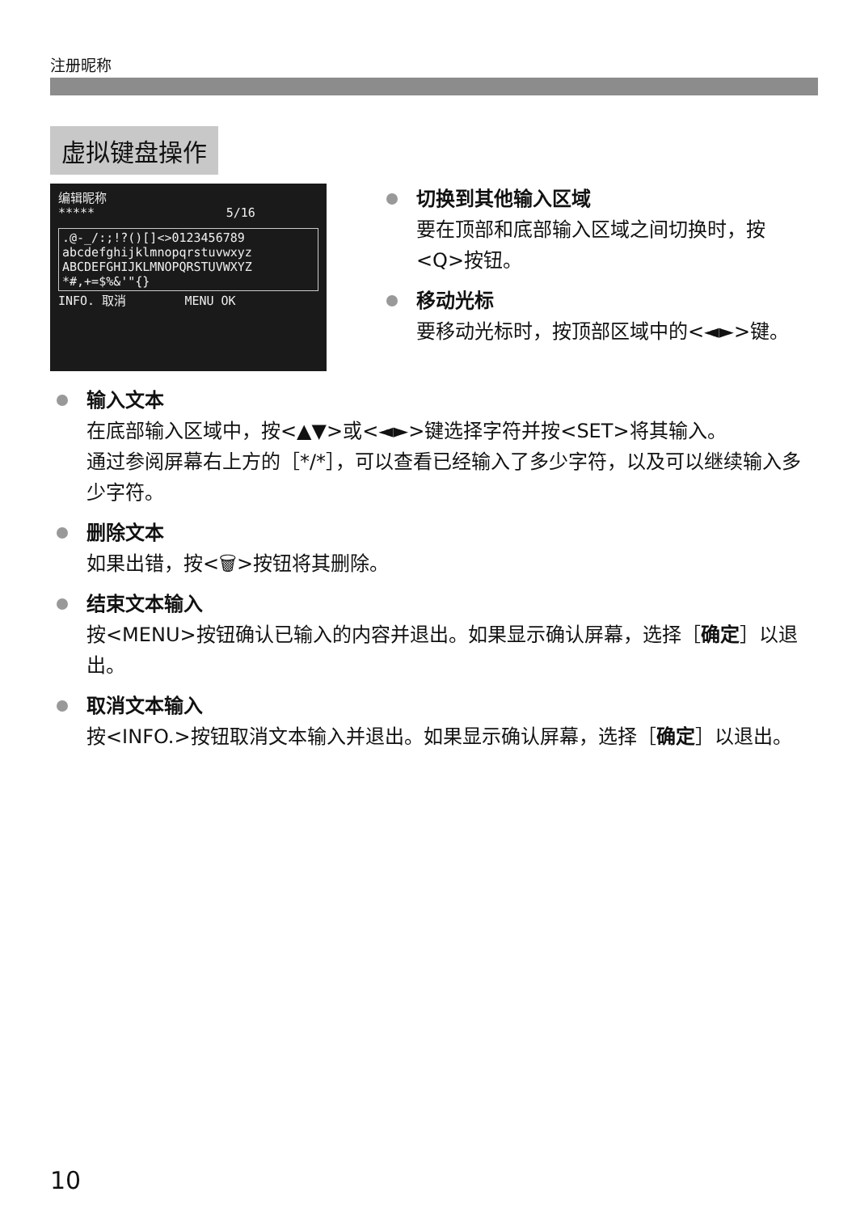注册昵称
虚拟键盘操作
编辑昵称
***** 5/16
.@-_/:;!?()[]<>0123456789
abcdefghijklmnopqrstuvwxyz
ABCDEFGHIJKLMNOPQRSTUVWXYZ
*#,+=$%&'"{}
INFO. 取消 MENU OK
切换到其他输入区域
要在顶部和底部输入区域之间切换时，按<Q>按钮。
移动光标
要移动光标时，按顶部区域中的<◄►>键。
输入文本
在底部输入区域中，按<▲▼>或<◄►>键选择字符并按<SET>将其输入。
通过参阅屏幕右上方的［*/*］，可以查看已经输入了多少字符，以及可以继续输入多少字符。
删除文本
如果出错，按<🗑>按钮将其删除。
结束文本输入
按<MENU>按钮确认已输入的内容并退出。如果显示确认屏幕，选择［确定］以退出。
取消文本输入
按<INFO.>按钮取消文本输入并退出。如果显示确认屏幕，选择［确定］以退出。
10